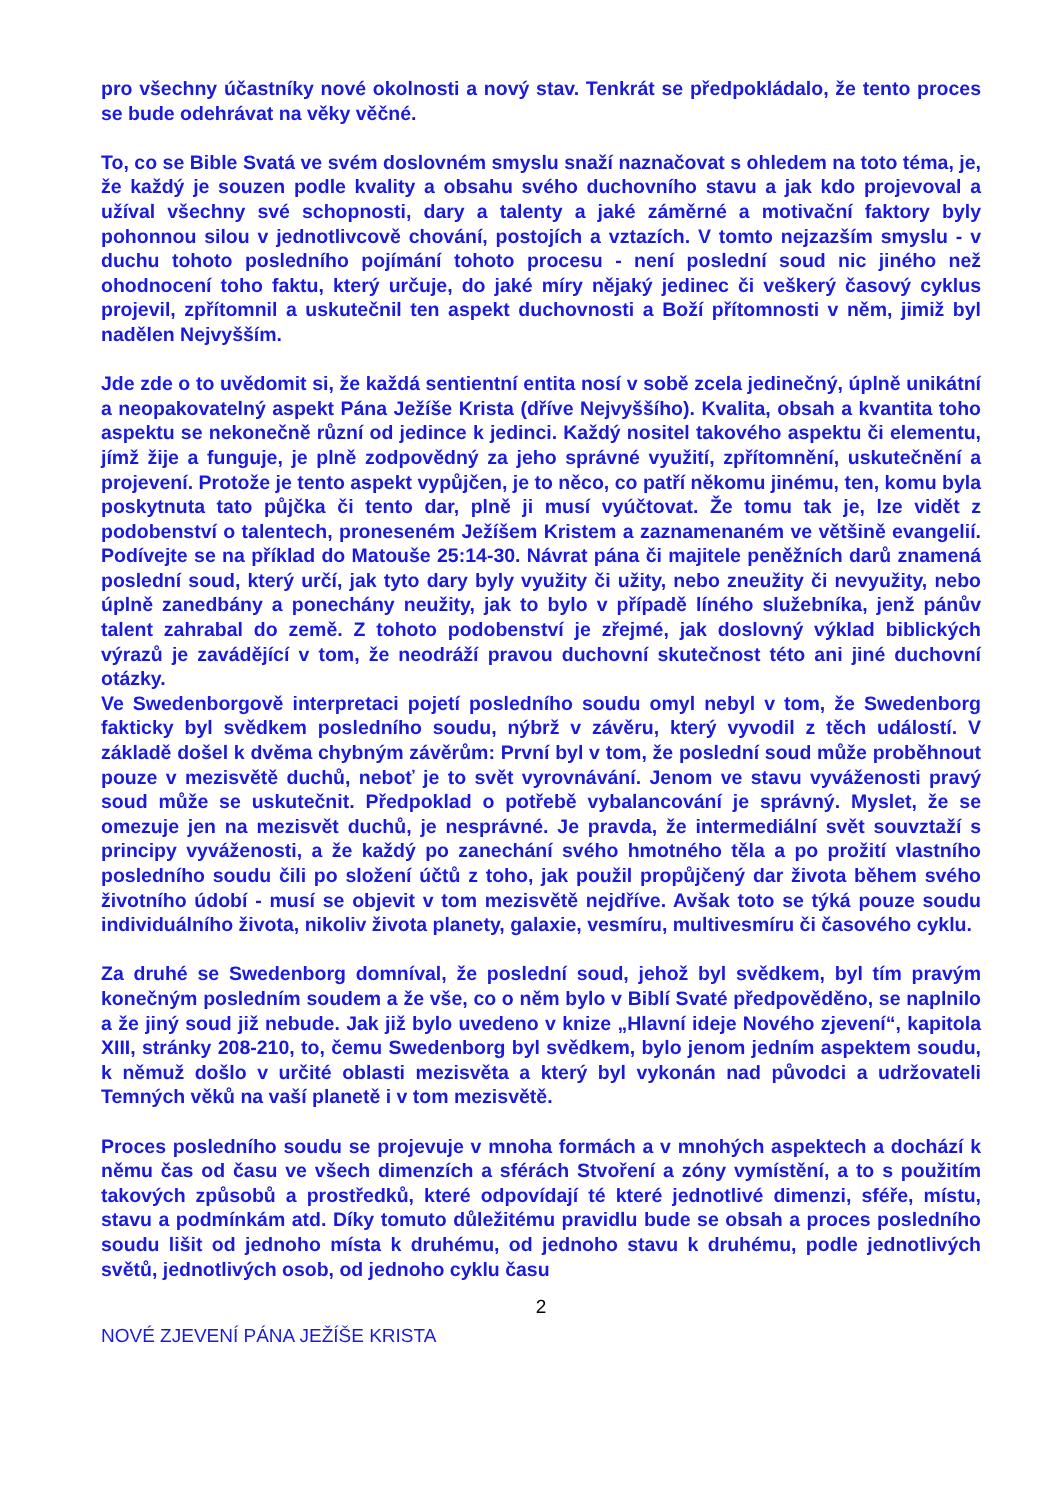pro všechny účastníky nové okolnosti a nový stav. Tenkrát se předpokládalo, že tento proces se bude odehrávat na věky věčné.
To, co se Bible Svatá ve svém doslovném smyslu snaží naznačovat s ohledem na toto téma, je, že každý je souzen podle kvality a obsahu svého duchovního stavu a jak kdo projevoval a užíval všechny své schopnosti, dary a talenty a jaké záměrné a motivační faktory byly pohonnou silou v jednotlivcově chování, postojích a vztazích. V tomto nejzazším smyslu - v duchu tohoto posledního pojímání tohoto procesu - není poslední soud nic jiného než ohodnocení toho faktu, který určuje, do jaké míry nějaký jedinec či veškerý časový cyklus projevil, zpřítomnil a uskutečnil ten aspekt duchovnosti a Boží přítomnosti v něm, jimiž byl nadělen Nejvyšším.
Jde zde o to uvědomit si, že každá sentientní entita nosí v sobě zcela jedinečný, úplně unikátní a neopakovatelný aspekt Pána Ježíše Krista (dříve Nejvyššího). Kvalita, obsah a kvantita toho aspektu se nekonečně různí od jedince k jedinci. Každý nositel takového aspektu či elementu, jímž žije a funguje, je plně zodpovědný za jeho správné využití, zpřítomnění, uskutečnění a projevení. Protože je tento aspekt vypůjčen, je to něco, co patří někomu jinému, ten, komu byla poskytnuta tato půjčka či tento dar, plně ji musí vyúčtovat. Že tomu tak je, lze vidět z podobenství o talentech, proneseném Ježíšem Kristem a zaznamenaném ve většině evangelií. Podívejte se na příklad do Matouše 25:14-30. Návrat pána či majitele peněžních darů znamená poslední soud, který určí, jak tyto dary byly využity či užity, nebo zneužity či nevyužity, nebo úplně zanedbány a ponechány neužity, jak to bylo v případě líného služebníka, jenž pánův talent zahrabal do země. Z tohoto podobenství je zřejmé, jak doslovný výklad biblických výrazů je zavádějící v tom, že neodráží pravou duchovní skutečnost této ani jiné duchovní otázky.
Ve Swedenborgově interpretaci pojetí posledního soudu omyl nebyl v tom, že Swedenborg fakticky byl svědkem posledního soudu, nýbrž v závěru, který vyvodil z těch událostí. V základě došel k dvěma chybným závěrům: První byl v tom, že poslední soud může proběhnout pouze v mezisvětě duchů, neboť je to svět vyrovnávání. Jenom ve stavu vyváženosti pravý soud může se uskutečnit. Předpoklad o potřebě vybalancování je správný. Myslet, že se omezuje jen na mezisvět duchů, je nesprávné. Je pravda, že intermediální svět souvztaží s principy vyváženosti, a že každý po zanechání svého hmotného těla a po prožití vlastního posledního soudu čili po složení účtů z toho, jak použil propůjčený dar života během svého životního údobí - musí se objevit v tom mezisvětě nejdříve. Avšak toto se týká pouze soudu individuálního života, nikoliv života planety, galaxie, vesmíru, multivesmíru či časového cyklu.
Za druhé se Swedenborg domníval, že poslední soud, jehož byl svědkem, byl tím pravým konečným posledním soudem a že vše, co o něm bylo v Biblí Svaté předpověděno, se naplnilo a že jiný soud již nebude. Jak již bylo uvedeno v knize „Hlavní ideje Nového zjevení“, kapitola XIII, stránky 208-210, to, čemu Swedenborg byl svědkem, bylo jenom jedním aspektem soudu, k němuž došlo v určité oblasti mezisvěta a který byl vykonán nad původci a udržovateli Temných věků na vaší planetě i v tom mezisvětě.
Proces posledního soudu se projevuje v mnoha formách a v mnohých aspektech a dochází k němu čas od času ve všech dimenzích a sférách Stvoření a zóny vymístění, a to s použitím takových způsobů a prostředků, které odpovídají té které jednotlivé dimenzi, sféře, místu, stavu a podmínkám atd. Díky tomuto důležitému pravidlu bude se obsah a proces posledního soudu lišit od jednoho místa k druhému, od jednoho stavu k druhému, podle jednotlivých světů, jednotlivých osob, od jednoho cyklu času
2
NOVÉ ZJEVENÍ PÁNA JEŽÍŠE KRISTA